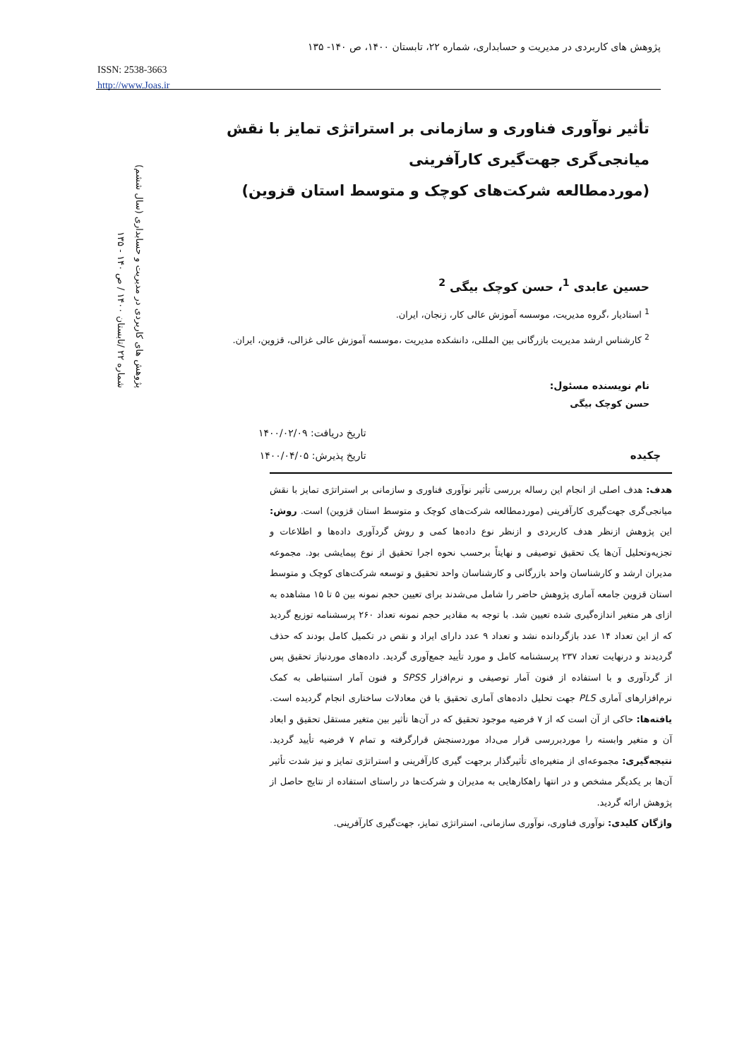پژوهش های کاربردی در مدیریت و حسابداری، شماره ۲۲، تابستان ۱۴۰۰، ص ۱۴۰- ۱۳۵
ISSN: 2538-3663
http://www.Joas.ir
پژوهش های کاربردی در مدیریت و حسابداری (سال ششم)
شماره ۲۲ /تابستان ۱۴۰۰ / ص ۱۴۰ - ۱۳۵
تأثیر نوآوری فناوری و سازمانی بر استراتژی تمایز با نقش میانجی‌گری جهت‌گیری کارآفرینی
(موردمطالعه شرکت‌های کوچک و متوسط استان قزوین)
حسین عابدی <sup>1</sup>، حسن کوچک بیگی <sup>2</sup>
<sup>1</sup> استادیار ،گروه مدیریت، موسسه آموزش عالی کار، زنجان، ایران.
<sup>2</sup> کارشناس ارشد مدیریت بازرگانی بین المللی، دانشکده مدیریت ،موسسه آموزش عالی غزالی، قزوین، ایران.
نام نویسنده مسئول:
حسن کوچک بیگی
چکیده
تاریخ دریافت: ۱۴۰۰/۰۲/۰۹
تاریخ پذیرش: ۱۴۰۰/۰۴/۰۵
هدف: هدف اصلی از انجام این رساله بررسی تأثیر نوآوری فناوری و سازمانی بر استراتژی تمایز با نقش میانجی‌گری جهت‌گیری کارآفرینی (موردمطالعه شرکت‌های کوچک و متوسط استان قزوین) است. روش: این پژوهش ازنظر هدف کاربردی و ازنظر نوع داده‌ها کمی و روش گردآوری داده‌ها و اطلاعات و تجزیه‌وتحلیل آن‌ها یک تحقیق توصیفی و نهایتاً برحسب نحوه اجرا تحقیق از نوع پیمایشی بود. مجموعه مدیران ارشد و کارشناسان واحد بازرگانی و کارشناسان واحد تحقیق و توسعه شرکت‌های کوچک و متوسط استان قزوین جامعه آماری پژوهش حاضر را شامل می‌شدند برای تعیین حجم نمونه بین ۵ تا ۱۵ مشاهده به ازای هر متغیر اندازه‌گیری شده تعیین شد. با توجه به مقادیر حجم نمونه تعداد ۲۶۰ پرسشنامه توزیع گردید که از این تعداد ۱۴ عدد بازگردانده نشد و تعداد ۹ عدد دارای ایراد و نقص در تکمیل کامل بودند که حذف گردیدند و درنهایت تعداد ۲۳۷ پرسشنامه کامل و مورد تأیید جمع‌آوری گردید. داده‌های موردنیاز تحقیق پس از گردآوری و با استفاده از فنون آمار توصیفی و نرم‌افزار SPSS و فنون آمار استنباطی به کمک نرم‌افزارهای آماری PLS جهت تحلیل داده‌های آماری تحقیق با فن معادلات ساختاری انجام گردیده است. یافته‌ها: حاکی از آن است که از ۷ فرضیه موجود تحقیق که در آن‌ها تأثیر بین متغیر مستقل تحقیق و ابعاد آن و متغیر وابسته را موردبررسی قرار می‌داد موردسنجش قرارگرفته و تمام ۷ فرضیه تأیید گردید. نتیجه‌گیری: مجموعه‌ای از متغیره‌ای تأثیرگذار برجهت گیری کارآفرینی و استراتژی تمایز و نیز شدت تأثیر آن‌ها بر یکدیگر مشخص و در انتها راهکارهایی به مدیران و شرکت‌ها در راستای استفاده از نتایج حاصل از پژوهش ارائه گردید.
واژگان کلیدی: نوآوری فناوری، نوآوری سازمانی، استراتژی تمایز، جهت‌گیری کارآفرینی.